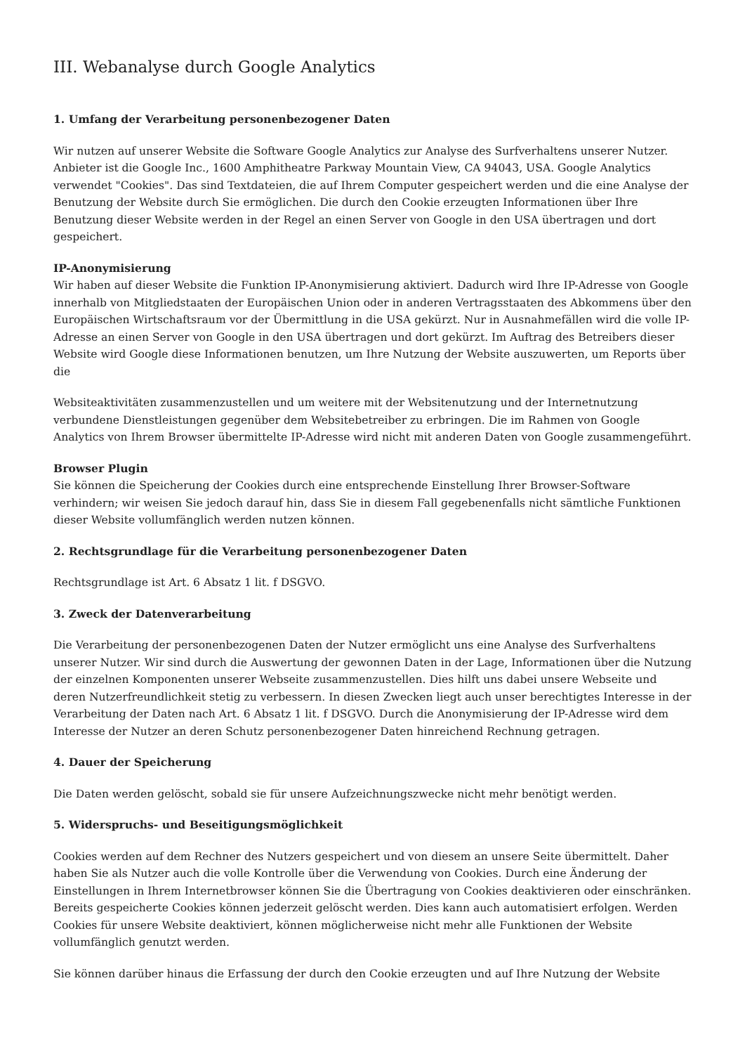III. Webanalyse durch Google Analytics
1. Umfang der Verarbeitung personenbezogener Daten
Wir nutzen auf unserer Website die Software Google Analytics zur Analyse des Surfverhaltens unserer Nutzer. Anbieter ist die Google Inc., 1600 Amphitheatre Parkway Mountain View, CA 94043, USA. Google Analytics verwendet "Cookies". Das sind Textdateien, die auf Ihrem Computer gespeichert werden und die eine Analyse der Benutzung der Website durch Sie ermöglichen. Die durch den Cookie erzeugten Informationen über Ihre Benutzung dieser Website werden in der Regel an einen Server von Google in den USA übertragen und dort gespeichert.
IP-Anonymisierung
Wir haben auf dieser Website die Funktion IP-Anonymisierung aktiviert. Dadurch wird Ihre IP-Adresse von Google innerhalb von Mitgliedstaaten der Europäischen Union oder in anderen Vertragsstaaten des Abkommens über den Europäischen Wirtschaftsraum vor der Übermittlung in die USA gekürzt. Nur in Ausnahmefällen wird die volle IP-Adresse an einen Server von Google in den USA übertragen und dort gekürzt. Im Auftrag des Betreibers dieser Website wird Google diese Informationen benutzen, um Ihre Nutzung der Website auszuwerten, um Reports über die
Websiteaktivitäten zusammenzustellen und um weitere mit der Websitenutzung und der Internetnutzung verbundene Dienstleistungen gegenüber dem Websitebetreiber zu erbringen. Die im Rahmen von Google Analytics von Ihrem Browser übermittelte IP-Adresse wird nicht mit anderen Daten von Google zusammengeführt.
Browser Plugin
Sie können die Speicherung der Cookies durch eine entsprechende Einstellung Ihrer Browser-Software verhindern; wir weisen Sie jedoch darauf hin, dass Sie in diesem Fall gegebenenfalls nicht sämtliche Funktionen dieser Website vollumfänglich werden nutzen können.
2. Rechtsgrundlage für die Verarbeitung personenbezogener Daten
Rechtsgrundlage ist Art. 6 Absatz 1 lit. f DSGVO.
3. Zweck der Datenverarbeitung
Die Verarbeitung der personenbezogenen Daten der Nutzer ermöglicht uns eine Analyse des Surfverhaltens unserer Nutzer. Wir sind durch die Auswertung der gewonnen Daten in der Lage, Informationen über die Nutzung der einzelnen Komponenten unserer Webseite zusammenzustellen. Dies hilft uns dabei unsere Webseite und deren Nutzerfreundlichkeit stetig zu verbessern. In diesen Zwecken liegt auch unser berechtigtes Interesse in der Verarbeitung der Daten nach Art. 6 Absatz 1 lit. f DSGVO. Durch die Anonymisierung der IP-Adresse wird dem Interesse der Nutzer an deren Schutz personenbezogener Daten hinreichend Rechnung getragen.
4. Dauer der Speicherung
Die Daten werden gelöscht, sobald sie für unsere Aufzeichnungszwecke nicht mehr benötigt werden.
5. Widerspruchs- und Beseitigungsmöglichkeit
Cookies werden auf dem Rechner des Nutzers gespeichert und von diesem an unsere Seite übermittelt. Daher haben Sie als Nutzer auch die volle Kontrolle über die Verwendung von Cookies. Durch eine Änderung der Einstellungen in Ihrem Internetbrowser können Sie die Übertragung von Cookies deaktivieren oder einschränken. Bereits gespeicherte Cookies können jederzeit gelöscht werden. Dies kann auch automatisiert erfolgen. Werden Cookies für unsere Website deaktiviert, können möglicherweise nicht mehr alle Funktionen der Website vollumfänglich genutzt werden.
Sie können darüber hinaus die Erfassung der durch den Cookie erzeugten und auf Ihre Nutzung der Website